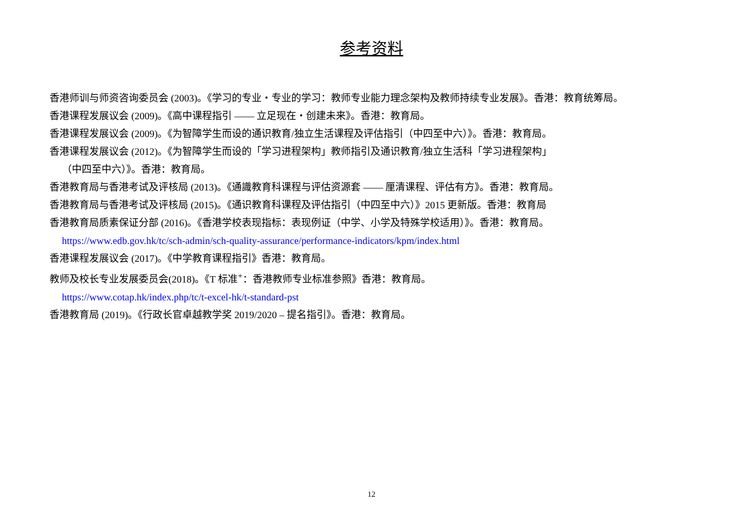参考资料
香港师训与师资咨询委员会 (2003)。《学习的专业・专业的学习：教师专业能力理念架构及教师持续专业发展》。香港：教育统筹局。
香港课程发展议会 (2009)。《高中课程指引 —— 立足现在・创建未来》。香港：教育局。
香港课程发展议会 (2009)。《为智障学生而设的通识教育/独立生活课程及评估指引（中四至中六）》。香港：教育局。
香港课程发展议会 (2012)。《为智障学生而设的「学习进程架构」教师指引及通识教育/独立生活科「学习进程架构」
（中四至中六）》。香港：教育局。
香港教育局与香港考试及评核局 (2013)。《通識教育科课程与评估资源套 —— 厘清课程、评估有方》。香港：教育局。
香港教育局与香港考试及评核局 (2015)。《通识教育科课程及评估指引（中四至中六）》2015 更新版。香港：教育局
香港教育局质素保证分部 (2016)。《香港学校表现指标：表现例证（中学、小学及特殊学校适用）》。香港：教育局。
https://www.edb.gov.hk/tc/sch-admin/sch-quality-assurance/performance-indicators/kpm/index.html
香港课程发展议会 (2017)。《中学教育课程指引》香港：教育局。
教师及校长专业发展委员会(2018)。《T 标准<sup>+</sup>：香港教师专业标准参照》香港：教育局。
https://www.cotap.hk/index.php/tc/t-excel-hk/t-standard-pst
香港教育局 (2019)。《行政长官卓越教学奖 2019/2020 – 提名指引》。香港：教育局。
12